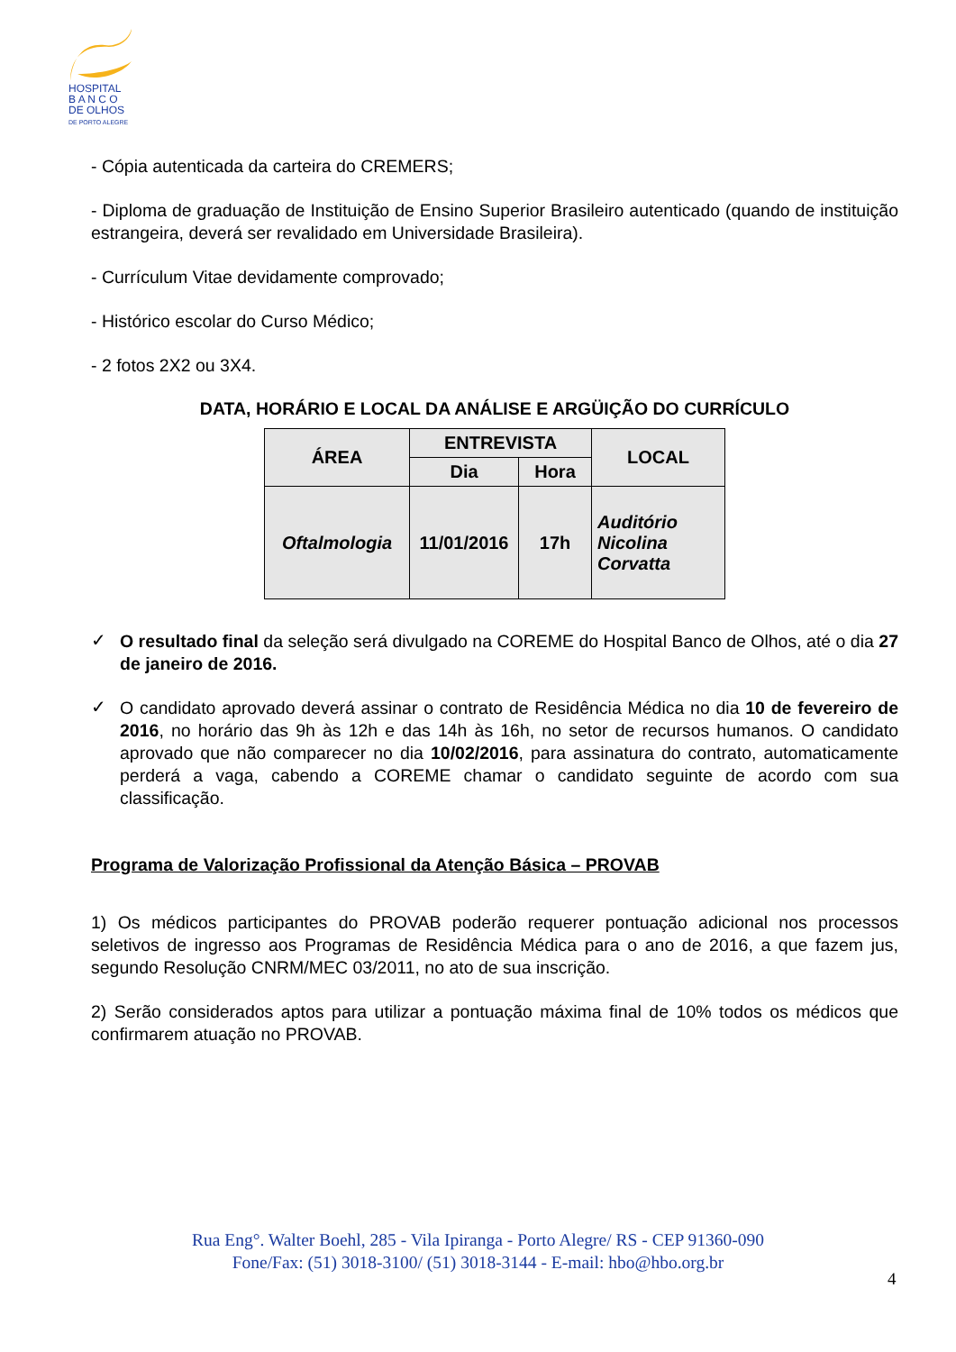HOSPITAL
B A N C O
DE OLHOS
DE PORTO ALEGRE
- Cópia autenticada da carteira do CREMERS;
- Diploma de graduação de Instituição de Ensino Superior Brasileiro autenticado (quando de instituição estrangeira, deverá ser revalidado em Universidade Brasileira).
- Currículum Vitae devidamente comprovado;
- Histórico escolar do Curso Médico;
- 2 fotos 2X2 ou 3X4.
DATA, HORÁRIO E LOCAL DA ANÁLISE E ARGÜIÇÃO DO CURRÍCULO
| ÁREA | ENTREVISTA | | LOCAL |
| --- | --- | --- | --- |
| | Dia | Hora | |
| Oftalmologia | 11/01/2016 | 17h | Auditório Nicolina Corvatta |
✓
O resultado final da seleção será divulgado na COREME do Hospital Banco de Olhos, até o dia 27 de janeiro de 2016.
✓
O candidato aprovado deverá assinar o contrato de Residência Médica no dia 10 de fevereiro de 2016, no horário das 9h às 12h e das 14h às 16h, no setor de recursos humanos. O candidato aprovado que não comparecer no dia 10/02/2016, para assinatura do contrato, automaticamente perderá a vaga, cabendo a COREME chamar o candidato seguinte de acordo com sua classificação.
Programa de Valorização Profissional da Atenção Básica – PROVAB
1) Os médicos participantes do PROVAB poderão requerer pontuação adicional nos processos seletivos de ingresso aos Programas de Residência Médica para o ano de 2016, a que fazem jus, segundo Resolução CNRM/MEC 03/2011, no ato de sua inscrição.
2) Serão considerados aptos para utilizar a pontuação máxima final de 10% todos os médicos que confirmarem atuação no PROVAB.
Rua Eng°. Walter Boehl, 285 - Vila Ipiranga - Porto Alegre/ RS - CEP 91360-090
Fone/Fax: (51) 3018-3100/ (51) 3018-3144 - E-mail: hbo@hbo.org.br
4